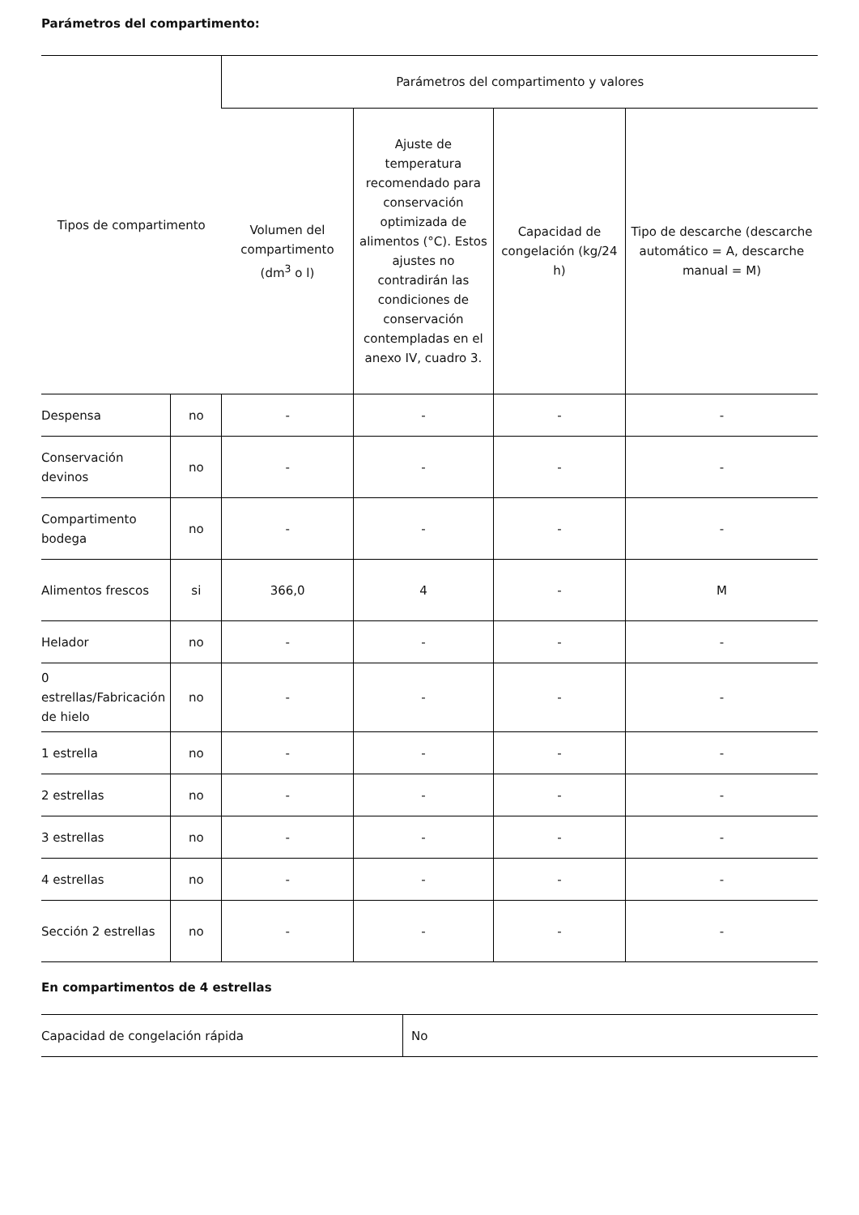Parámetros del compartimento:
| Tipos de compartimento | | Parámetros del compartimento y valores | | | |
| --- | --- | --- | --- | --- | --- |
| | | Volumen del compartimento (dm<sup>3</sup> o l) | Ajuste de temperatura recomendado para conservación optimizada de alimentos (°C). Estos ajustes no contradirán las condiciones de conservación contempladas en el anexo IV, cuadro 3. | Capacidad de congelación (kg/24 h) | Tipo de descarche (descarche automático = A, descarche manual = M) |
| Despensa | no | - | - | - | - |
| Conservación devinos | no | - | - | - | - |
| Compartimento bodega | no | - | - | - | - |
| Alimentos frescos | si | 366,0 | 4 | - | M |
| Helador | no | - | - | - | - |
| 0 estrellas/Fabricación de hielo | no | - | - | - | - |
| 1 estrella | no | - | - | - | - |
| 2 estrellas | no | - | - | - | - |
| 3 estrellas | no | - | - | - | - |
| 4 estrellas | no | - | - | - | - |
| Sección 2 estrellas | no | - | - | - | - |
En compartimentos de 4 estrellas
| Capacidad de congelación rápida | No |